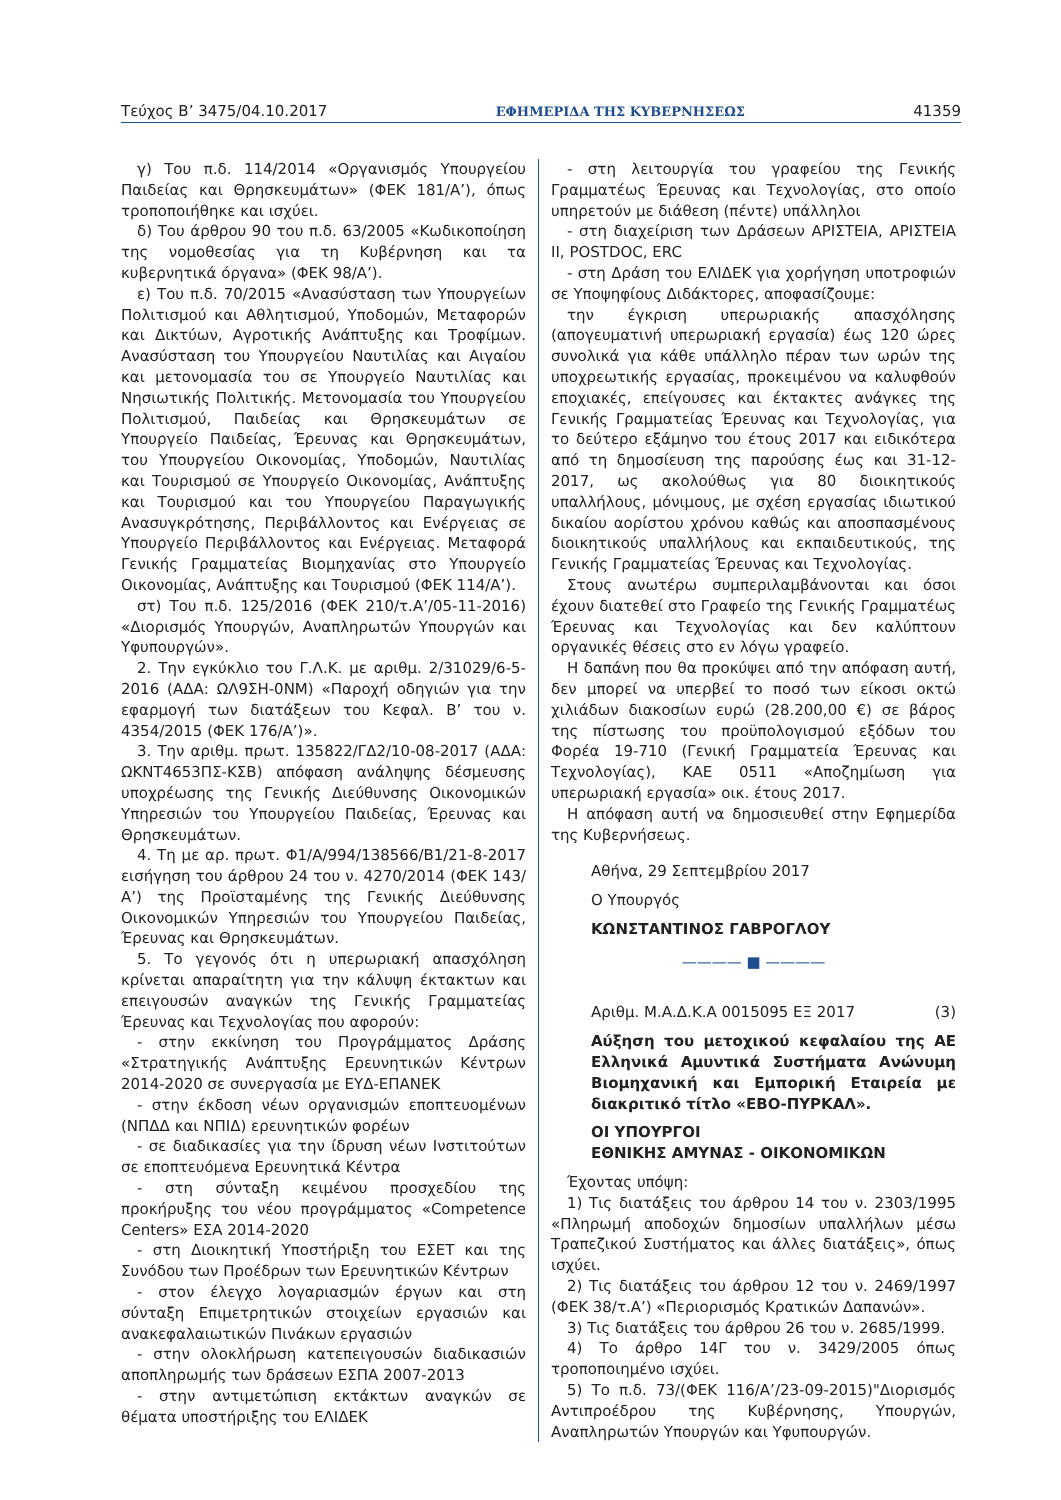Τεύχος Β’ 3475/04.10.2017 ΕΦΗΜΕΡΙΔΑ ΤΗΣ ΚΥΒΕΡΝΗΣΕΩΣ 41359
γ) Του π.δ. 114/2014 «Οργανισμός Υπουργείου Παιδείας και Θρησκευμάτων» (ΦΕΚ 181/Α’), όπως τροποποιήθηκε και ισχύει.
δ) Του άρθρου 90 του π.δ. 63/2005 «Κωδικοποίηση της νομοθεσίας για τη Κυβέρνηση και τα κυβερνητικά όργανα» (ΦΕΚ 98/Α’).
ε) Του π.δ. 70/2015 «Ανασύσταση των Υπουργείων Πολιτισμού και Αθλητισμού, Υποδομών, Μεταφορών και Δικτύων, Αγροτικής Ανάπτυξης και Τροφίμων. Ανασύσταση του Υπουργείου Ναυτιλίας και Αιγαίου και μετονομασία του σε Υπουργείο Ναυτιλίας και Νησιωτικής Πολιτικής. Μετονομασία του Υπουργείου Πολιτισμού, Παιδείας και Θρησκευμάτων σε Υπουργείο Παιδείας, Έρευνας και Θρησκευμάτων, του Υπουργείου Οικονομίας, Υποδομών, Ναυτιλίας και Τουρισμού σε Υπουργείο Οικονομίας, Ανάπτυξης και Τουρισμού και του Υπουργείου Παραγωγικής Ανασυγκρότησης, Περιβάλλοντος και Ενέργειας σε Υπουργείο Περιβάλλοντος και Ενέργειας. Μεταφορά Γενικής Γραμματείας Βιομηχανίας στο Υπουργείο Οικονομίας, Ανάπτυξης και Τουρισμού (ΦΕΚ 114/Α’).
στ) Του π.δ. 125/2016 (ΦΕΚ 210/τ.Α’/05-11-2016) «Διορισμός Υπουργών, Αναπληρωτών Υπουργών και Υφυπουργών».
2. Την εγκύκλιο του Γ.Λ.Κ. με αριθμ. 2/31029/6-5-2016 (ΑΔΑ: ΩΛ9ΣΗ-0ΝΜ) «Παροχή οδηγιών για την εφαρμογή των διατάξεων του Κεφαλ. Β’ του ν. 4354/2015 (ΦΕΚ 176/Α’)».
3. Την αριθμ. πρωτ. 135822/ΓΔ2/10-08-2017 (ΑΔΑ: ΩΚΝΤ4653ΠΣ-ΚΣΒ) απόφαση ανάληψης δέσμευσης υποχρέωσης της Γενικής Διεύθυνσης Οικονομικών Υπηρεσιών του Υπουργείου Παιδείας, Έρευνας και Θρησκευμάτων.
4. Τη με αρ. πρωτ. Φ1/Α/994/138566/Β1/21-8-2017 εισήγηση του άρθρου 24 του ν. 4270/2014 (ΦΕΚ 143/Α’) της Προϊσταμένης της Γενικής Διεύθυνσης Οικονομικών Υπηρεσιών του Υπουργείου Παιδείας, Έρευνας και Θρησκευμάτων.
5. Το γεγονός ότι η υπερωριακή απασχόληση κρίνεται απαραίτητη για την κάλυψη έκτακτων και επειγουσών αναγκών της Γενικής Γραμματείας Έρευνας και Τεχνολογίας που αφορούν:
- στην εκκίνηση του Προγράμματος Δράσης «Στρατηγικής Ανάπτυξης Ερευνητικών Κέντρων 2014-2020 σε συνεργασία με ΕΥΔ-ΕΠΑΝΕΚ
- στην έκδοση νέων οργανισμών εποπτευομένων (ΝΠΔΔ και ΝΠΙΔ) ερευνητικών φορέων
- σε διαδικασίες για την ίδρυση νέων Ινστιτούτων σε εποπτευόμενα Ερευνητικά Κέντρα
- στη σύνταξη κειμένου προσχεδίου της προκήρυξης του νέου προγράμματος «Competence Centers» ΕΣΑ 2014-2020
- στη Διοικητική Υποστήριξη του ΕΣΕΤ και της Συνόδου των Προέδρων των Ερευνητικών Κέντρων
- στον έλεγχο λογαριασμών έργων και στη σύνταξη Επιμετρητικών στοιχείων εργασιών και ανακεφαλαιωτικών Πινάκων εργασιών
- στην ολοκλήρωση κατεπειγουσών διαδικασιών αποπληρωμής των δράσεων ΕΣΠΑ 2007-2013
- στην αντιμετώπιση εκτάκτων αναγκών σε θέματα υποστήριξης του ΕΛΙΔΕΚ
- στη λειτουργία του γραφείου της Γενικής Γραμματέως Έρευνας και Τεχνολογίας, στο οποίο υπηρετούν με διάθεση (πέντε) υπάλληλοι
- στη διαχείριση των Δράσεων ΑΡΙΣΤΕΙΑ, ΑΡΙΣΤΕΙΑ ΙΙ, POSTDOC, ERC
- στη Δράση του ΕΛΙΔΕΚ για χορήγηση υποτροφιών σε Υποψηφίους Διδάκτορες, αποφασίζουμε:
την έγκριση υπερωριακής απασχόλησης (απογευματινή υπερωριακή εργασία) έως 120 ώρες συνολικά για κάθε υπάλληλο πέραν των ωρών της υποχρεωτικής εργασίας, προκειμένου να καλυφθούν εποχιακές, επείγουσες και έκτακτες ανάγκες της Γενικής Γραμματείας Έρευνας και Τεχνολογίας, για το δεύτερο εξάμηνο του έτους 2017 και ειδικότερα από τη δημοσίευση της παρούσης έως και 31-12-2017, ως ακολούθως για 80 διοικητικούς υπαλλήλους, μόνιμους, με σχέση εργασίας ιδιωτικού δικαίου αορίστου χρόνου καθώς και αποσπασμένους διοικητικούς υπαλλήλους και εκπαιδευτικούς, της Γενικής Γραμματείας Έρευνας και Τεχνολογίας.
Στους ανωτέρω συμπεριλαμβάνονται και όσοι έχουν διατεθεί στο Γραφείο της Γενικής Γραμματέως Έρευνας και Τεχνολογίας και δεν καλύπτουν οργανικές θέσεις στο εν λόγω γραφείο.
Η δαπάνη που θα προκύψει από την απόφαση αυτή, δεν μπορεί να υπερβεί το ποσό των είκοσι οκτώ χιλιάδων διακοσίων ευρώ (28.200,00 €) σε βάρος της πίστωσης του προϋπολογισμού εξόδων του Φορέα 19-710 (Γενική Γραμματεία Έρευνας και Τεχνολογίας), ΚΑΕ 0511 «Αποζημίωση για υπερωριακή εργασία» οικ. έτους 2017.
Η απόφαση αυτή να δημοσιευθεί στην Εφημερίδα της Κυβερνήσεως.
Αθήνα, 29 Σεπτεμβρίου 2017
Ο Υπουργός
ΚΩΝΣΤΑΝΤΙΝΟΣ ΓΑΒΡΟΓΛΟΥ
———— ■ ————
Αριθμ. Μ.Α.Δ.Κ.Α 0015095 ΕΞ 2017 (3)
Αύξηση του μετοχικού κεφαλαίου της ΑΕ Ελληνικά Αμυντικά Συστήματα Ανώνυμη Βιομηχανική και Εμπορική Εταιρεία με διακριτικό τίτλο «ΕΒΟ-ΠΥΡΚΑΛ».
ΟΙ ΥΠΟΥΡΓΟΙ
ΕΘΝΙΚΗΣ ΑΜΥΝΑΣ - ΟΙΚΟΝΟΜΙΚΩΝ
Έχοντας υπόψη:
1) Τις διατάξεις του άρθρου 14 του ν. 2303/1995 «Πληρωμή αποδοχών δημοσίων υπαλλήλων μέσω Τραπεζικού Συστήματος και άλλες διατάξεις», όπως ισχύει.
2) Τις διατάξεις του άρθρου 12 του ν. 2469/1997 (ΦΕΚ 38/τ.Α’) «Περιορισμός Κρατικών Δαπανών».
3) Τις διατάξεις του άρθρου 26 του ν. 2685/1999.
4) Το άρθρο 14Γ του ν. 3429/2005 όπως τροποποιημένο ισχύει.
5) Το π.δ. 73/(ΦΕΚ 116/Α’/23-09-2015)"Διορισμός Αντιπροέδρου της Κυβέρνησης, Υπουργών, Αναπληρωτών Υπουργών και Υφυπουργών.